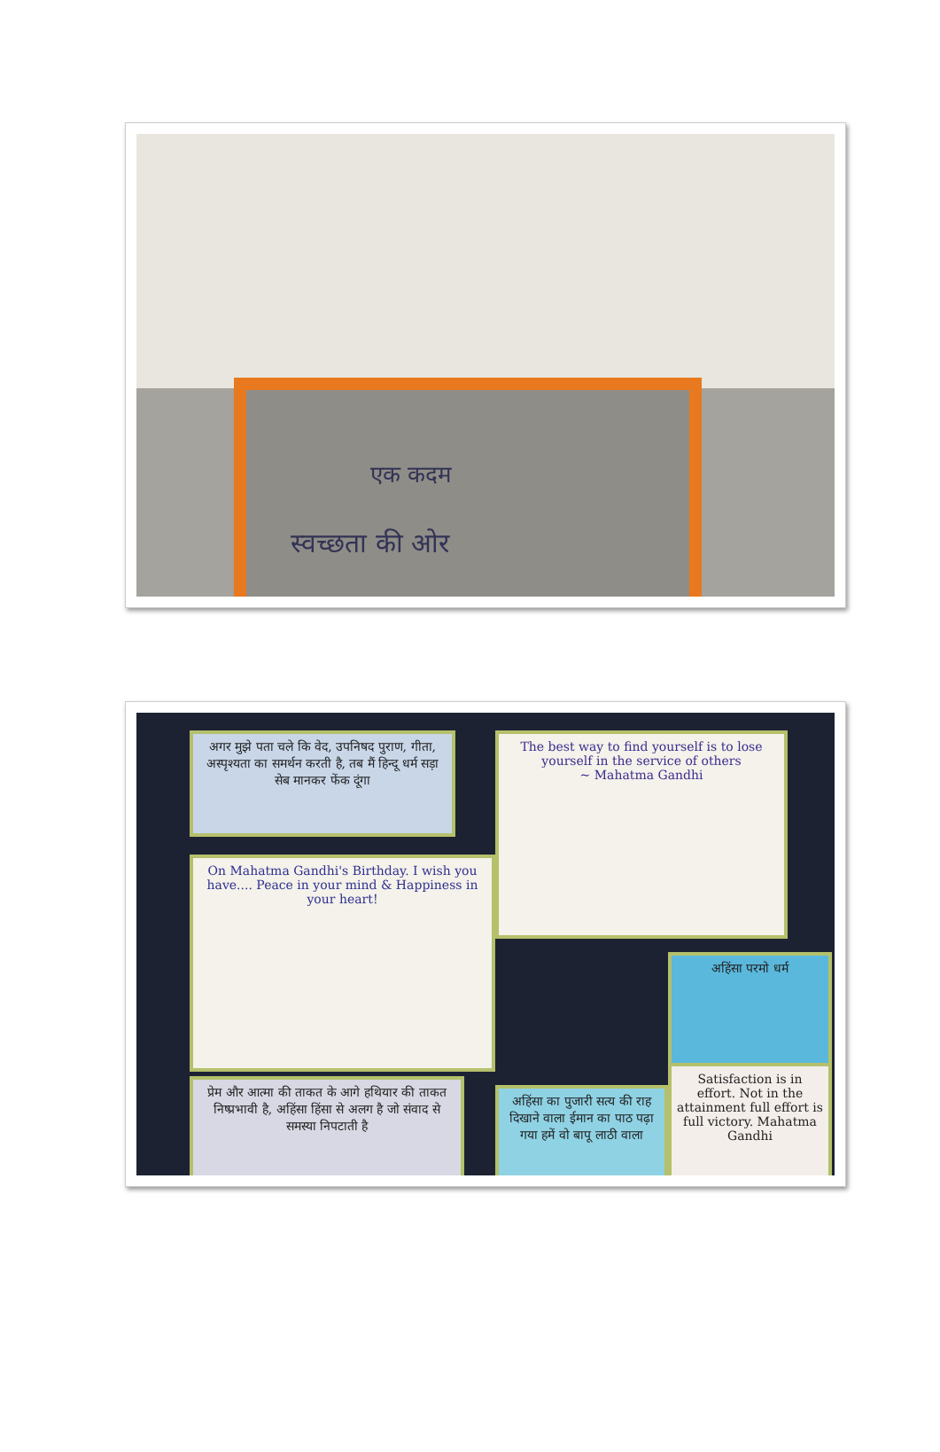एक कदम
स्वच्छता की ओर
अगर मुझे पता चले कि वेद, उपनिषद पुराण, गीता, अस्पृश्यता का समर्थन करती है, तब मैं हिन्दू धर्म सड़ा सेब मानकर फेंक दूंगा
The best way to find yourself is to lose yourself in the service of others
~ Mahatma Gandhi
On Mahatma Gandhi's Birthday. I wish you have.... Peace in your mind & Happiness in your heart!
अहिंसा परमो धर्म
प्रेम और आत्मा की ताकत के आगे हथियार की ताकत निष्प्रभावी है, अहिंसा हिंसा से अलग है जो संवाद से समस्या निपटाती है
अहिंसा का पुजारी सत्य की राह दिखाने वाला ईमान का पाठ पढ़ा गया हमें वो बापू लाठी वाला
Satisfaction is in effort. Not in the attainment full effort is full victory. Mahatma Gandhi